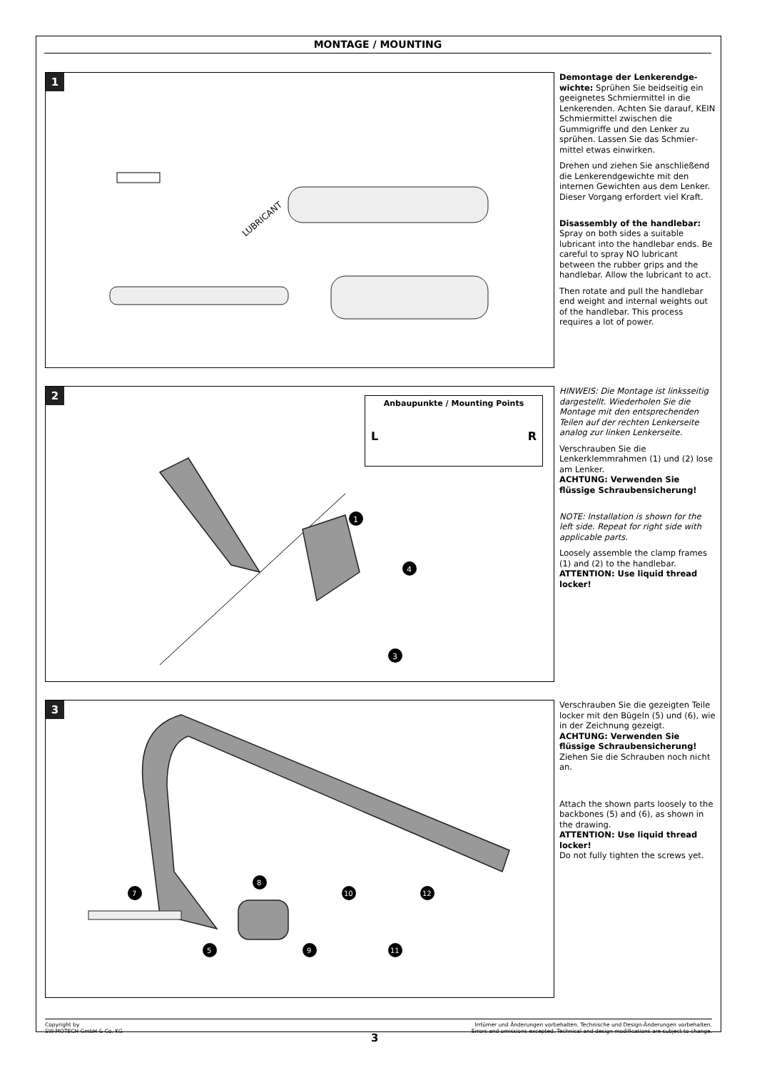MONTAGE / MOUNTING
1
LUBRICANT
Demontage der Lenkerendge­wichte: Sprühen Sie beidseitig ein geeignetes Schmiermittel in die Lenkerenden. Achten Sie darauf, KEIN Schmiermittel zwischen die Gummigriffe und den Lenker zu sprühen. Lassen Sie das Schmier­mittel etwas einwirken.
Drehen und ziehen Sie anschlie­ßend die Lenkerendgewichte mit den internen Gewichten aus dem Lenker. Dieser Vorgang erfordert viel Kraft.
Disassembly of the handlebar: Spray on both sides a suitable lubricant into the handlebar ends. Be careful to spray NO lubricant between the rubber grips and the handlebar. Allow the lubricant to act.
Then rotate and pull the handlebar end weight and internal weights out of the handlebar. This process requires a lot of power.
2
Anbaupunkte / Mounting Points
L R
1
4
3
HINWEIS: Die Montage ist linksseitig dargestellt. Wiederholen Sie die Montage mit den entsprechenden Teilen auf der rechten Lenkerseite analog zur linken Lenkerseite.
Verschrauben Sie die Lenkerklemmrahmen (1) und (2) lose am Lenker.
ACHTUNG: Verwenden Sie flüssige Schraubensicherung!
NOTE: Installation is shown for the left side. Repeat for right side with applicable parts.
Loosely assemble the clamp frames (1) and (2) to the handlebar.
ATTENTION: Use liquid thread locker!
3
7
5
8
9
10
11
12
Verschrauben Sie die gezeigten Teile locker mit den Bügeln (5) und (6), wie in der Zeichnung gezeigt.
ACHTUNG: Verwenden Sie flüssige Schraubensicherung!
Ziehen Sie die Schrauben noch nicht an.
Attach the shown parts loosely to the backbones (5) and (6), as shown in the drawing.
ATTENTION: Use liquid thread locker!
Do not fully tighten the screws yet.
Copyright by
SW-MOTECH GmbH & Co. KG
Irrtümer und Änderungen vorbehalten. Technische und Design-Änderungen vorbehalten.
Errors and omissions excepted. Technical and design modifications are subject to change.
3